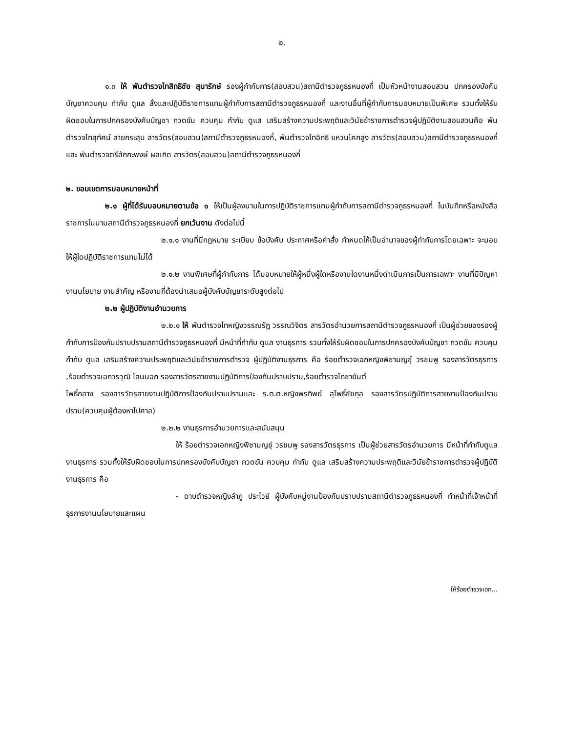๒.
๑.๓ ให้ พันตำรวจโทสิทธิชัย สุนารักษ์ รองผู้กำกับการ(สอบสวน)สถานีตำรวจภูธรหนองกี่ เป็นหัวหน้างานสอบสวน ปกครองบังคับบัญชาควบคุม กำกับ ดูแล สั่งและปฏิบัติราชการแทนผู้กำกับการสถานีตำรวจภูธรหนองกี่ และงานอื่นที่ผู้กำกับการมอบหมายเป็นพิเศษ รวมทั้งให้รับผิดชอบในการปกครองบังคับบัญชา กวดขัน ควบคุม กำกับ ดูแล เสริมสร้างความประพฤติและวินัยข้าราชการตำรวจผู้ปฏิบัติงานสอบสวนคือ พันตำรวจโทสุทัศน์ สายกระสุน สารวัตร(สอบสวน)สถานีตำรวจภูธรหนองกี่, พันตำรวจโทอิทธิ แหวนโคกสูง สารวัตร(สอบสวน)สถานีตำรวจภูธรหนองกี่และ พันตำรวจตรีสักกะพงษ์ ผลเกิด สารวัตร(สอบสวน)สถานีตำรวจภูธรหนองกี่
๒. ขอบเขตการมอบหมายหน้าที่
๒.๑ ผู้ที่ได้รับมอบหมายตามข้อ ๑ ให้เป็นผู้ลงนามในการปฏิบัติราชการแทนผู้กำกับการสถานีตำรวจภูธรหนองกี่ ในบันทึกหรือหนังสือราชการในนามสถานีตำรวจภูธรหนองกี่ ยกเว้นงาน ดังต่อไปนี้
๒.๑.๑ งานที่มีกฎหมาย ระเบียบ ข้อบังคับ ประกาศหรือคำสั่ง กำหนดให้เป็นอำนาจของผู้กำกับการโดยเฉพาะ จะมอบให้ผู้ใดปฏิบัติราชการแทนไม่ได้
๒.๑.๒ งานพิเศษที่ผู้กำกับการ ได้มอบหมายให้ผู้หนึ่งผู้ใดหรืองานใดงานหนึ่งดำเนินการเป็นการเฉพาะ งานที่มีปัญหา งานนโยบาย งานสำคัญ หรืองานที่ต้องนำเสนอผู้บังคับบัญชาระดับสูงต่อไป
๒.๒ ผู้ปฏิบัติงานอำนวยการ
๒.๒.๑ ให้ พันตำรวจโทหญิงวรรณรัฏ วรรณวิจิตร สารวัตรอำนวยการสถานีตำรวจภูธรหนองกี่ เป็นผู้ช่วยของรองผู้กำกับการป้องกันปราบปรามสถานีตำรวจภูธรหนองกี่ มีหน้าที่กำกับ ดูแล งานธุรการ รวมทั้งให้รับผิดชอบในการปกครองบังคับบัญชา กวดขัน ควบคุม กำกับ ดูแล เสริมสร้างความประพฤติและวินัยข้าราชการตำรวจ ผู้ปฏิบัติงานธุรการ คือ ร้อยตำรวจเอกหญิงพิชามญชุ์ วรชมพู รองสารวัตรธุรการ ,ร้อยตำรวจเอกวรวุฒิ โสนนอก รองสารวัตรสายงานปฏิบัติการป้องกันปราบปราม,ร้อยตำรวจโทชายันต์
โพธิ์กลาง รองสารวัตรสายงานปฏิบัติการป้องกันปราบปรามและ ร.ต.ต.หญิงพรทิพย์ สุโพธิ์ชัยกุล รองสารวัตรปฏิบัติการสายงานป้องกันปราบปราม(ควบคุมผู้ต้องหาไปศาล)
๒.๒.๒ งานธุรการอำนวยการและสนับสนุน
ให้ ร้อยตำรวจเอกหญิงพิชามญชุ์ วรชมพู รองสารวัตรธุรการ เป็นผู้ช่วยสารวัตรอำนวยการ มีหน้าที่กำกับดูแลงานธุรการ รวมทั้งให้รับผิดชอบในการปกครองบังคับบัญชา กวดขัน ควบคุม กำกับ ดูแล เสริมสร้างความประพฤติและวินัยข้าราชการตำรวจผู้ปฏิบัติงานธุรการ คือ
- ดาบตำรวจหญิงลำภู ประไวย์ ผู้บังคับหมู่งานป้องกันปราบปรามสถานีตำรวจภูธรหนองกี่ ทำหน้าที่เจ้าหน้าที่ธุรการงานนโยบายและแผน
ให้ร้อยตำรวจเอก...